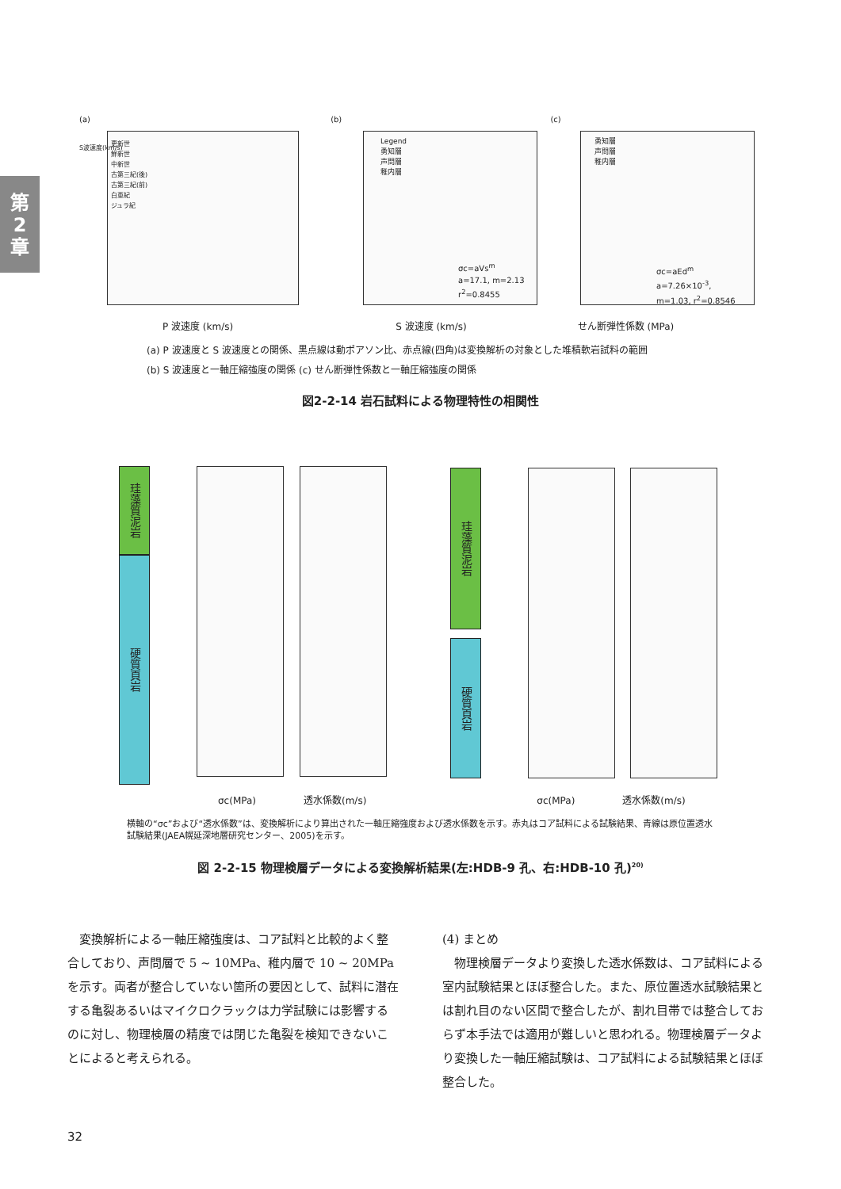第
2
章
(a) (b) (c)
更新世
鮮新世
中新世
古第三紀(後)
古第三紀(前)
白亜紀
ジュラ紀
Legend
勇知層
声問層
稚内層
勇知層
声問層
稚内層
σc=aVs<sup>m</sup>
a=17.1, m=2.13
r<sup>2</sup>=0.8455
σc=aEd<sup>m</sup>
a=7.26×10<sup>-3</sup>,
m=1.03, r<sup>2</sup>=0.8546
S波速度(km/s)
P 波速度 (km/s) S 波速度 (km/s) せん断弾性係数 (MPa)
(a) P 波速度と S 波速度との関係、黒点線は動ポアソン比、赤点線(四角)は変換解析の対象とした堆積軟岩試料の範囲
(b) S 波速度と一軸圧縮強度の関係 (c) せん断弾性係数と一軸圧縮強度の関係
図2-2-14 岩石試料による物理特性の相関性
珪藻質泥岩
硬質頁岩
珪藻質泥岩
硬質頁岩
σc(MPa) 透水係数(m/s) σc(MPa) 透水係数(m/s)
横軸の“σc”および“透水係数”は、変換解析により算出された一軸圧縮強度および透水係数を示す。赤丸はコア試料による試験結果、青線は原位置透水試験結果(JAEA幌延深地層研究センター、2005)を示す。
図 2-2-15 物理検層データによる変換解析結果(左:HDB-9 孔、右:HDB-10 孔)<sup>20)</sup>
　変換解析による一軸圧縮強度は、コア試料と比較的よく整合しており、声問層で 5 ~ 10MPa、稚内層で 10 ~ 20MPa を示す。両者が整合していない箇所の要因として、試料に潜在する亀裂あるいはマイクロクラックは力学試験には影響するのに対し、物理検層の精度では閉じた亀裂を検知できないことによると考えられる。
(4) まとめ
　物理検層データより変換した透水係数は、コア試料による室内試験結果とほぼ整合した。また、原位置透水試験結果とは割れ目のない区間で整合したが、割れ目帯では整合しておらず本手法では適用が難しいと思われる。物理検層データより変換した一軸圧縮試験は、コア試料による試験結果とほぼ整合した。
32